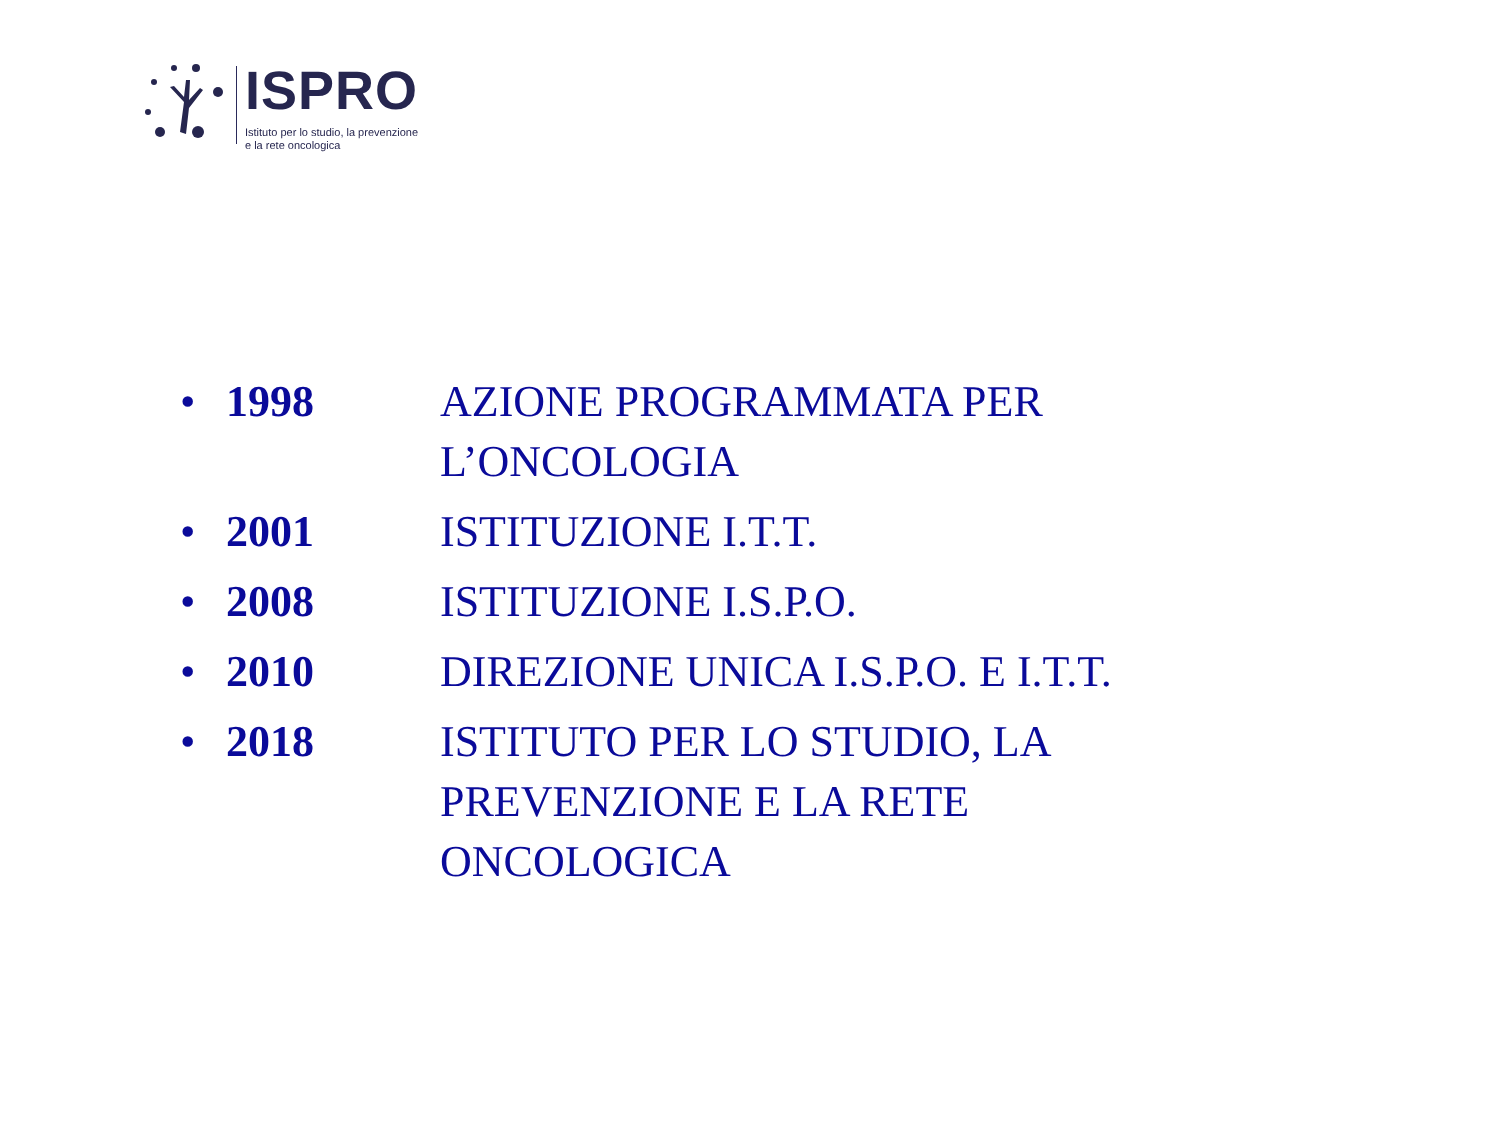ISPRO
Istituto per lo studio, la prevenzione
e la rete oncologica
• 1998 AZIONE PROGRAMMATA PER L’ONCOLOGIA
• 2001 ISTITUZIONE I.T.T.
• 2008 ISTITUZIONE I.S.P.O.
• 2010 DIREZIONE UNICA I.S.P.O. E I.T.T.
• 2018 ISTITUTO PER LO STUDIO, LA PREVENZIONE E LA RETE ONCOLOGICA